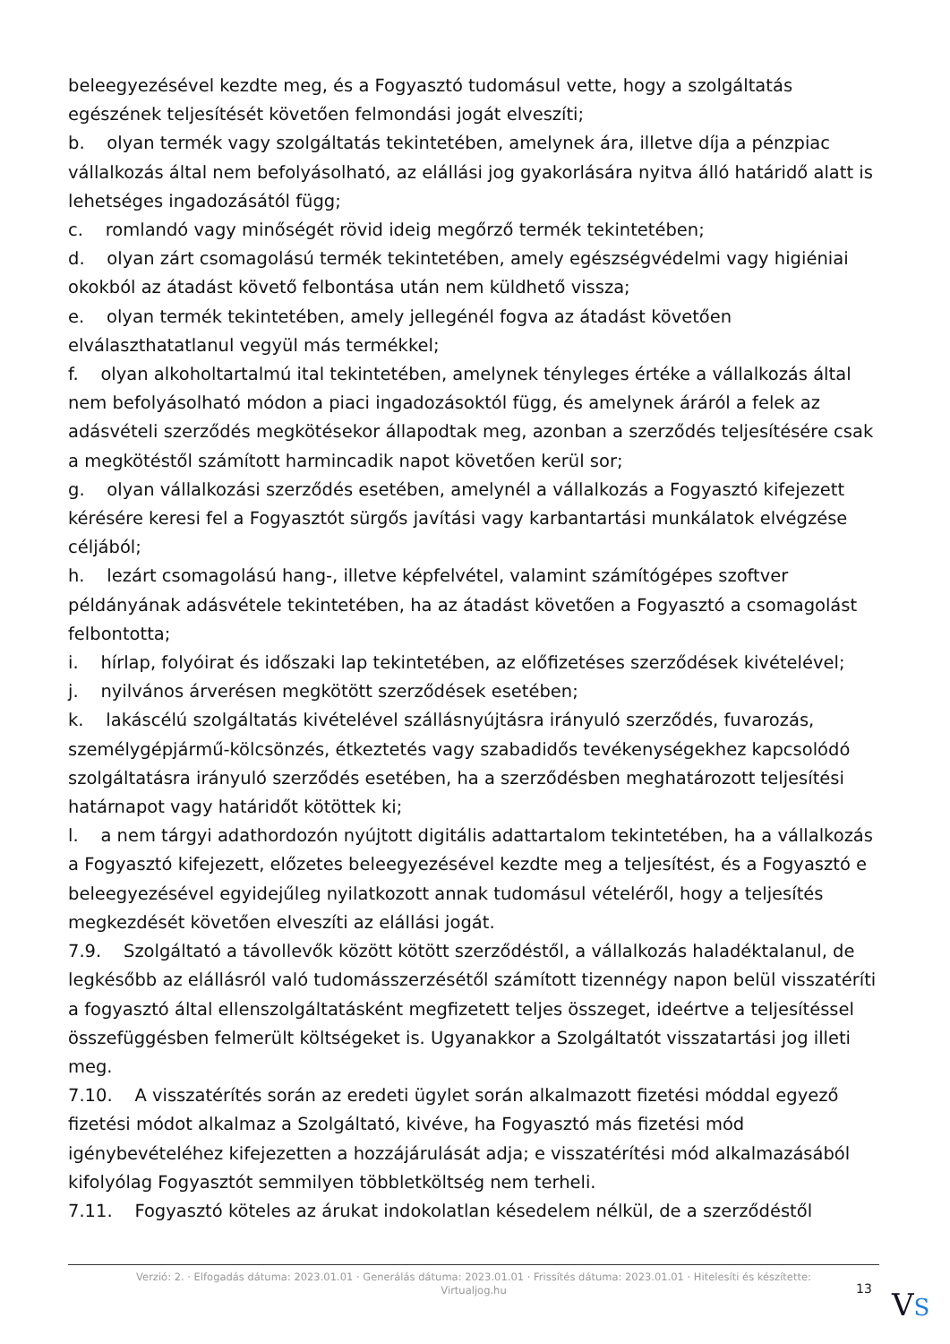beleegyezésével kezdte meg, és a Fogyasztó tudomásul vette, hogy a szolgáltatás egészének teljesítését követően felmondási jogát elveszíti;
b. olyan termék vagy szolgáltatás tekintetében, amelynek ára, illetve díja a pénzpiac vállalkozás által nem befolyásolható, az elállási jog gyakorlására nyitva álló határidő alatt is lehetséges ingadozásától függ;
c. romlandó vagy minőségét rövid ideig megőrző termék tekintetében;
d. olyan zárt csomagolású termék tekintetében, amely egészségvédelmi vagy higiéniai okokból az átadást követő felbontása után nem küldhető vissza;
e. olyan termék tekintetében, amely jellegénél fogva az átadást követően elválaszthatatlanul vegyül más termékkel;
f. olyan alkoholtartalmú ital tekintetében, amelynek tényleges értéke a vállalkozás által nem befolyásolható módon a piaci ingadozásoktól függ, és amelynek áráról a felek az adásvételi szerződés megkötésekor állapodtak meg, azonban a szerződés teljesítésére csak a megkötéstől számított harmincadik napot követően kerül sor;
g. olyan vállalkozási szerződés esetében, amelynél a vállalkozás a Fogyasztó kifejezett kérésére keresi fel a Fogyasztót sürgős javítási vagy karbantartási munkálatok elvégzése céljából;
h. lezárt csomagolású hang-, illetve képfelvétel, valamint számítógépes szoftver példányának adásvétele tekintetében, ha az átadást követően a Fogyasztó a csomagolást felbontotta;
i. hírlap, folyóirat és időszaki lap tekintetében, az előfizetéses szerződések kivételével;
j. nyilvános árverésen megkötött szerződések esetében;
k. lakáscélú szolgáltatás kivételével szállásnyújtásra irányuló szerződés, fuvarozás, személygépjármű-kölcsönzés, étkeztetés vagy szabadidős tevékenységekhez kapcsolódó szolgáltatásra irányuló szerződés esetében, ha a szerződésben meghatározott teljesítési határnapot vagy határidőt kötöttek ki;
l. a nem tárgyi adathordozón nyújtott digitális adattartalom tekintetében, ha a vállalkozás a Fogyasztó kifejezett, előzetes beleegyezésével kezdte meg a teljesítést, és a Fogyasztó e beleegyezésével egyidejűleg nyilatkozott annak tudomásul vételéről, hogy a teljesítés megkezdését követően elveszíti az elállási jogát.
7.9. Szolgáltató a távollevők között kötött szerződéstől, a vállalkozás haladéktalanul, de legkésőbb az elállásról való tudomásszerzésétől számított tizennégy napon belül visszatéríti a fogyasztó által ellenszolgáltatásként megfizetett teljes összeget, ideértve a teljesítéssel összefüggésben felmerült költségeket is. Ugyanakkor a Szolgáltatót visszatartási jog illeti meg.
7.10. A visszatérítés során az eredeti ügylet során alkalmazott fizetési móddal egyező fizetési módot alkalmaz a Szolgáltató, kivéve, ha Fogyasztó más fizetési mód igénybevételéhez kifejezetten a hozzájárulását adja; e visszatérítési mód alkalmazásából kifolyólag Fogyasztót semmilyen többletköltség nem terheli.
7.11. Fogyasztó köteles az árukat indokolatlan késedelem nélkül, de a szerződéstől
Verzió: 2. · Elfogadás dátuma: 2023.01.01 · Generálás dátuma: 2023.01.01 · Frissítés dátuma: 2023.01.01 · Hitelesíti és készítette:
Virtualjog.hu
13 VS